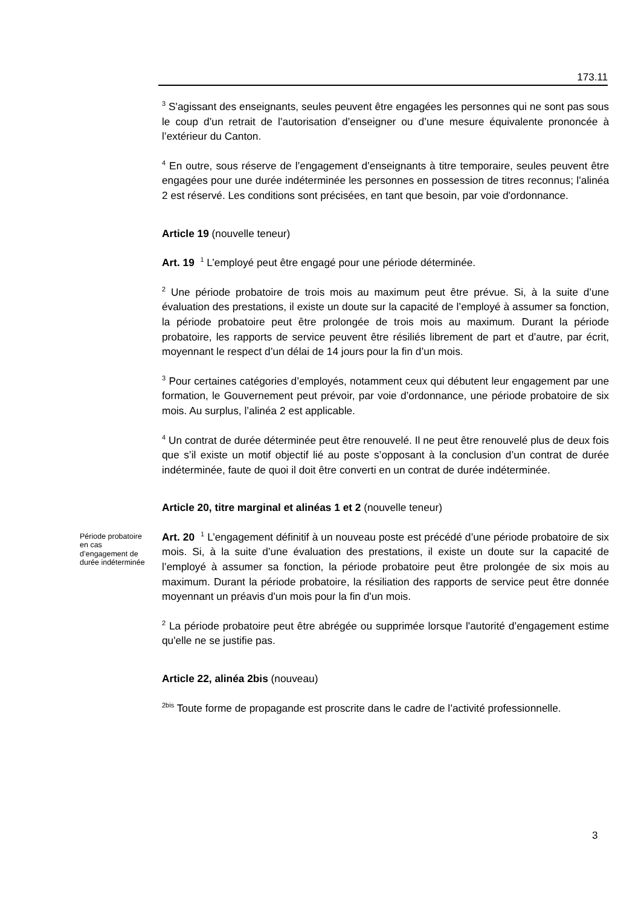173.11
<sup>3</sup> S'agissant des enseignants, seules peuvent être engagées les personnes qui ne sont pas sous le coup d’un retrait de l’autorisation d’enseigner ou d’une mesure équivalente prononcée à l’extérieur du Canton.
<sup>4</sup> En outre, sous réserve de l’engagement d’enseignants à titre temporaire, seules peuvent être engagées pour une durée indéterminée les personnes en possession de titres reconnus; l’alinéa 2 est réservé. Les conditions sont précisées, en tant que besoin, par voie d'ordonnance.
Article 19 (nouvelle teneur)
Art. 19 <sup>1</sup> L’employé peut être engagé pour une période déterminée.
<sup>2</sup> Une période probatoire de trois mois au maximum peut être prévue. Si, à la suite d’une évaluation des prestations, il existe un doute sur la capacité de l’employé à assumer sa fonction, la période probatoire peut être prolongée de trois mois au maximum. Durant la période probatoire, les rapports de service peuvent être résiliés librement de part et d’autre, par écrit, moyennant le respect d’un délai de 14 jours pour la fin d’un mois.
<sup>3</sup> Pour certaines catégories d’employés, notamment ceux qui débutent leur engagement par une formation, le Gouvernement peut prévoir, par voie d’ordonnance, une période probatoire de six mois. Au surplus, l’alinéa 2 est applicable.
<sup>4</sup> Un contrat de durée déterminée peut être renouvelé. Il ne peut être renouvelé plus de deux fois que s’il existe un motif objectif lié au poste s’opposant à la conclusion d’un contrat de durée indéterminée, faute de quoi il doit être converti en un contrat de durée indéterminée.
Article 20, titre marginal et alinéas 1 et 2 (nouvelle teneur)
Période probatoire en cas d’engagement de durée indéterminée
Art. 20 <sup>1</sup> L’engagement définitif à un nouveau poste est précédé d’une période probatoire de six mois. Si, à la suite d’une évaluation des prestations, il existe un doute sur la capacité de l’employé à assumer sa fonction, la période probatoire peut être prolongée de six mois au maximum. Durant la période probatoire, la résiliation des rapports de service peut être donnée moyennant un préavis d'un mois pour la fin d'un mois.
<sup>2</sup> La période probatoire peut être abrégée ou supprimée lorsque l'autorité d’engagement estime qu'elle ne se justifie pas.
Article 22, alinéa 2bis (nouveau)
<sup>2bis</sup> Toute forme de propagande est proscrite dans le cadre de l’activité professionnelle.
3